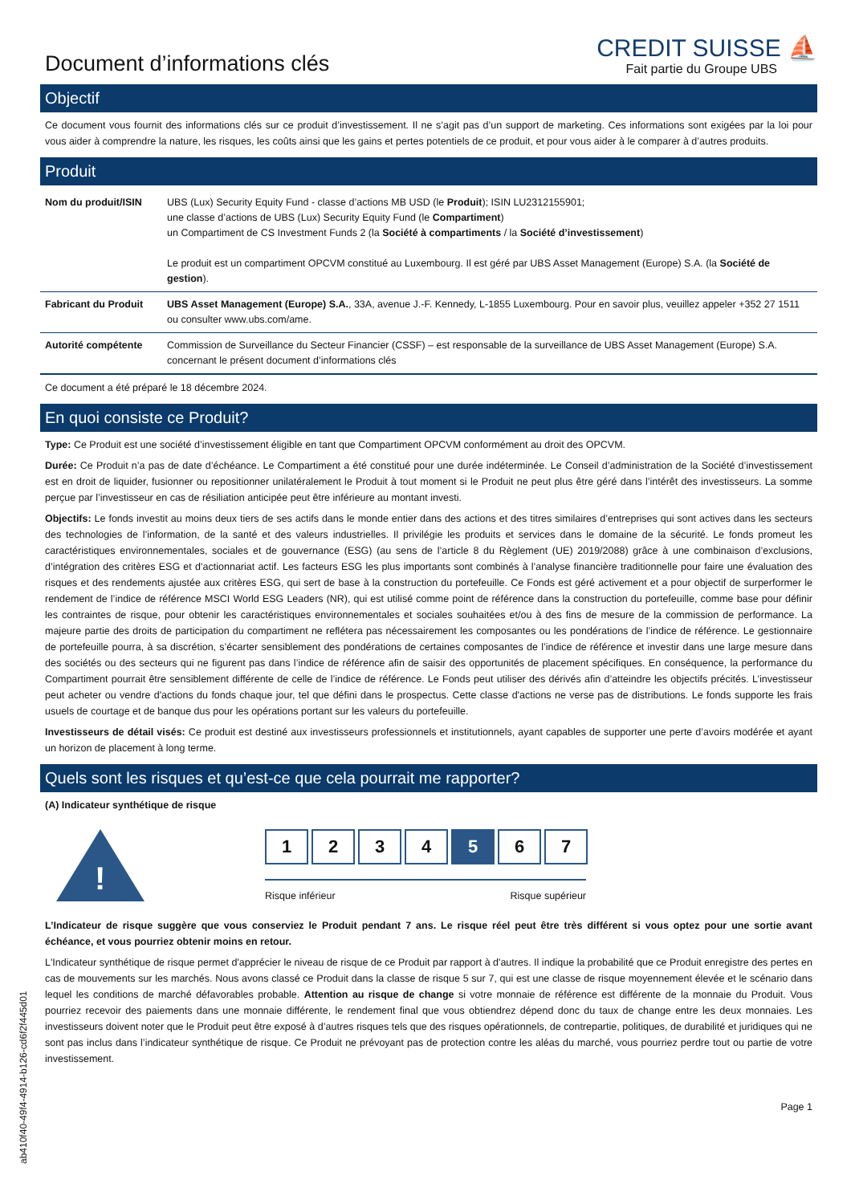Document d’informations clés
CREDIT SUISSE ⛵
Fait partie du Groupe UBS
Objectif
Ce document vous fournit des informations clés sur ce produit d’investissement. Il ne s’agit pas d’un support de marketing. Ces informations sont exigées par la loi pour vous aider à comprendre la nature, les risques, les coûts ainsi que les gains et pertes potentiels de ce produit, et pour vous aider à le comparer à d’autres produits.
Produit
| Nom du produit/ISIN | UBS (Lux) Security Equity Fund - classe d’actions MB USD (le Produit ); ISIN LU2312155901; une classe d’actions de UBS (Lux) Security Equity Fund (le Compartiment ) un Compartiment de CS Investment Funds 2 (la Société à compartiments / la Société d’investissement ) Le produit est un compartiment OPCVM constitué au Luxembourg. Il est géré par UBS Asset Management (Europe) S.A. (la Société de gestion ). |
| Fabricant du Produit | UBS Asset Management (Europe) S.A. , 33A, avenue J.-F. Kennedy, L-1855 Luxembourg. Pour en savoir plus, veuillez appeler +352 27 1511 ou consulter www.ubs.com/ame. |
| Autorité compétente | Commission de Surveillance du Secteur Financier (CSSF) – est responsable de la surveillance de UBS Asset Management (Europe) S.A. concernant le présent document d’informations clés |
Ce document a été préparé le 18 décembre 2024.
En quoi consiste ce Produit?
Type: Ce Produit est une société d’investissement éligible en tant que Compartiment OPCVM conformément au droit des OPCVM.
Durée: Ce Produit n’a pas de date d’échéance. Le Compartiment a été constitué pour une durée indéterminée. Le Conseil d’administration de la Société d’investissement est en droit de liquider, fusionner ou repositionner unilatéralement le Produit à tout moment si le Produit ne peut plus être géré dans l’intérêt des investisseurs. La somme perçue par l’investisseur en cas de résiliation anticipée peut être inférieure au montant investi.
Objectifs: Le fonds investit au moins deux tiers de ses actifs dans le monde entier dans des actions et des titres similaires d’entreprises qui sont actives dans les secteurs des technologies de l’information, de la santé et des valeurs industrielles. Il privilégie les produits et services dans le domaine de la sécurité. Le fonds promeut les caractéristiques environnementales, sociales et de gouvernance (ESG) (au sens de l’article 8 du Règlement (UE) 2019/2088) grâce à une combinaison d’exclusions, d’intégration des critères ESG et d’actionnariat actif. Les facteurs ESG les plus importants sont combinés à l’analyse financière traditionnelle pour faire une évaluation des risques et des rendements ajustée aux critères ESG, qui sert de base à la construction du portefeuille. Ce Fonds est géré activement et a pour objectif de surperformer le rendement de l’indice de référence MSCI World ESG Leaders (NR), qui est utilisé comme point de référence dans la construction du portefeuille, comme base pour définir les contraintes de risque, pour obtenir les caractéristiques environnementales et sociales souhaitées et/ou à des fins de mesure de la commission de performance. La majeure partie des droits de participation du compartiment ne reflétera pas nécessairement les composantes ou les pondérations de l’indice de référence. Le gestionnaire de portefeuille pourra, à sa discrétion, s’écarter sensiblement des pondérations de certaines composantes de l’indice de référence et investir dans une large mesure dans des sociétés ou des secteurs qui ne figurent pas dans l’indice de référence afin de saisir des opportunités de placement spécifiques. En conséquence, la performance du Compartiment pourrait être sensiblement différente de celle de l’indice de référence. Le Fonds peut utiliser des dérivés afin d’atteindre les objectifs précités. L’investisseur peut acheter ou vendre d'actions du fonds chaque jour, tel que défini dans le prospectus. Cette classe d'actions ne verse pas de distributions. Le fonds supporte les frais usuels de courtage et de banque dus pour les opérations portant sur les valeurs du portefeuille.
Investisseurs de détail visés: Ce produit est destiné aux investisseurs professionnels et institutionnels, ayant capables de supporter une perte d’avoirs modérée et ayant un horizon de placement à long terme.
Quels sont les risques et qu’est-ce que cela pourrait me rapporter?
(A) Indicateur synthétique de risque
!
1 2 3 4 5 6 7
Risque inférieur Risque supérieur
L’Indicateur de risque suggère que vous conserviez le Produit pendant 7 ans. Le risque réel peut être très différent si vous optez pour une sortie avant échéance, et vous pourriez obtenir moins en retour.
L'Indicateur synthétique de risque permet d'apprécier le niveau de risque de ce Produit par rapport à d'autres. Il indique la probabilité que ce Produit enregistre des pertes en cas de mouvements sur les marchés. Nous avons classé ce Produit dans la classe de risque 5 sur 7, qui est une classe de risque moyennement élevée et le scénario dans lequel les conditions de marché défavorables probable. Attention au risque de change si votre monnaie de référence est différente de la monnaie du Produit. Vous pourriez recevoir des paiements dans une monnaie différente, le rendement final que vous obtiendrez dépend donc du taux de change entre les deux monnaies. Les investisseurs doivent noter que le Produit peut être exposé à d’autres risques tels que des risques opérationnels, de contrepartie, politiques, de durabilité et juridiques qui ne sont pas inclus dans l’indicateur synthétique de risque. Ce Produit ne prévoyant pas de protection contre les aléas du marché, vous pourriez perdre tout ou partie de votre investissement.
Page 1
ab410f40-49f4-4914-b126-cd6f2f445d01